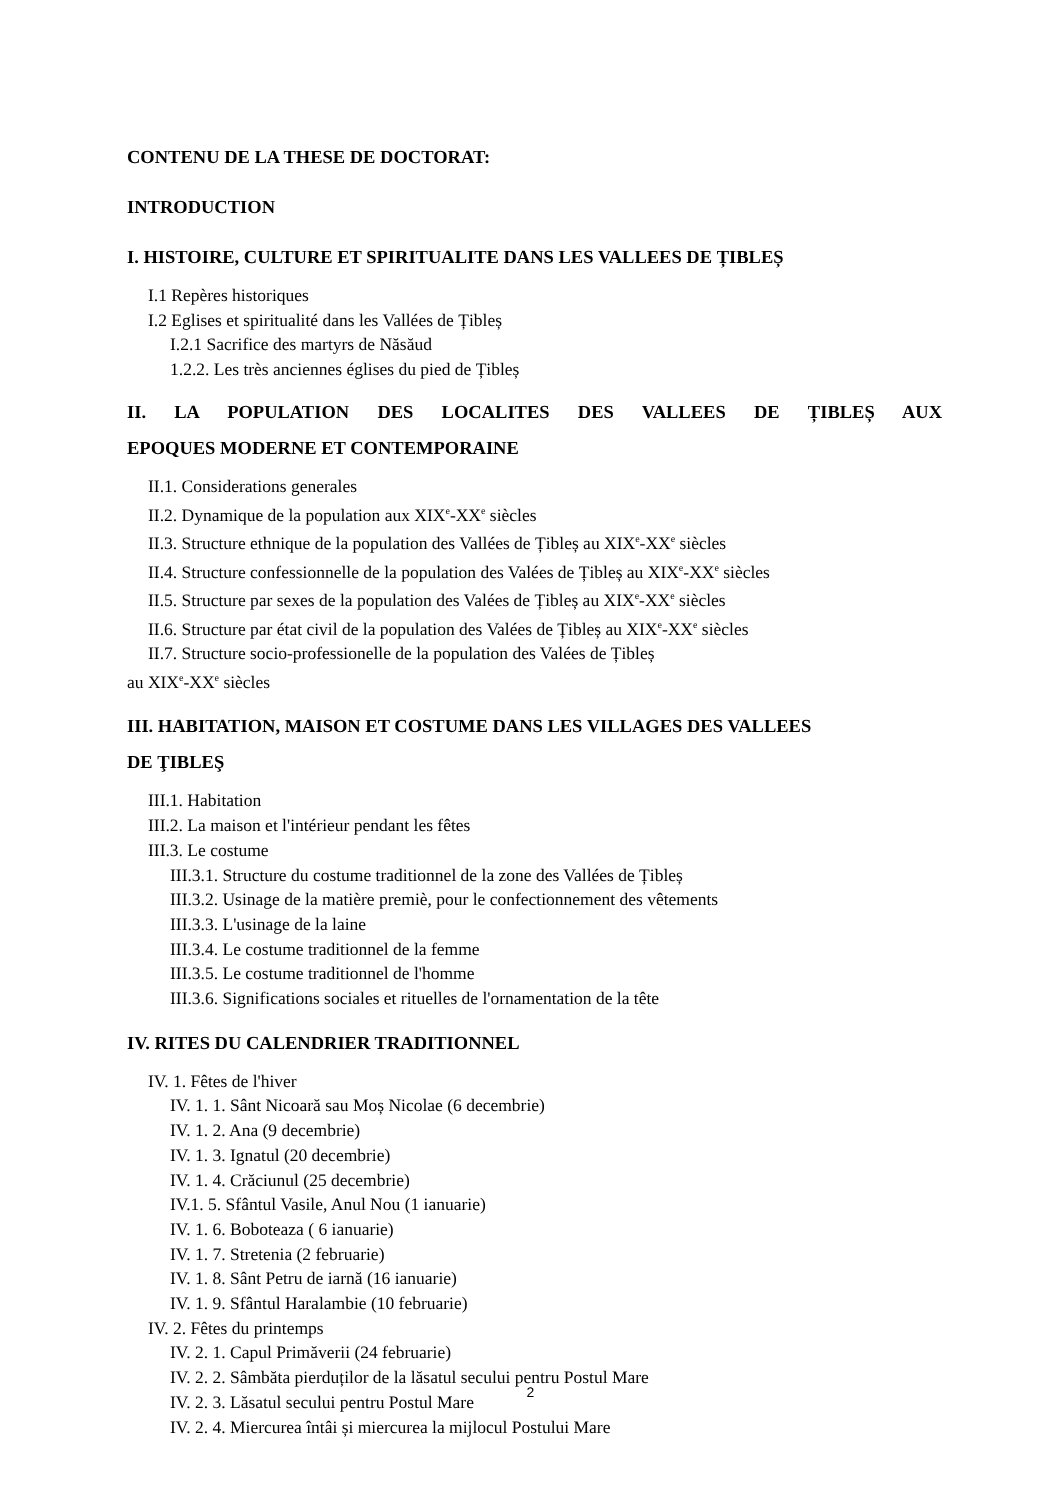CONTENU DE LA THESE DE DOCTORAT:
INTRODUCTION
I. HISTOIRE, CULTURE ET SPIRITUALITE DANS LES VALLEES DE ȚIBLEȘ
I.1 Repères historiques
I.2 Eglises et spiritualité dans les Vallées de Țibleș
I.2.1 Sacrifice des martyrs de Năsăud
1.2.2. Les très anciennes églises du pied de Țibleș
II. LA POPULATION DES LOCALITES DES VALLEES DE ȚIBLEȘ AUX
EPOQUES MODERNE ET CONTEMPORAINE
II.1. Considerations generales
II.2. Dynamique de la population aux XIX<sup>e</sup>-XX<sup>e</sup> siècles
II.3. Structure ethnique de la population des Vallées de Țibleș au XIX<sup>e</sup>-XX<sup>e</sup> siècles
II.4. Structure confessionnelle de la population des Valées de Țibleș au XIX<sup>e</sup>-XX<sup>e</sup> siècles
II.5. Structure par sexes de la population des Valées de Țibleș au XIX<sup>e</sup>-XX<sup>e</sup> siècles
II.6. Structure par état civil de la population des Valées de Țibleș au XIX<sup>e</sup>-XX<sup>e</sup> siècles
II.7. Structure socio-professionelle de la population des Valées de Țibleș
au XIX<sup>e</sup>-XX<sup>e</sup> siècles
III. HABITATION, MAISON ET COSTUME DANS LES VILLAGES DES VALLEES
DE ŢIBLEŞ
III.1. Habitation
III.2. La maison et l'intérieur pendant les fêtes
III.3. Le costume
III.3.1. Structure du costume traditionnel de la zone des Vallées de Țibleș
III.3.2. Usinage de la matière premiè, pour le confectionnement des vêtements
III.3.3. L'usinage de la laine
III.3.4. Le costume traditionnel de la femme
III.3.5. Le costume traditionnel de l'homme
III.3.6. Significations sociales et rituelles de l'ornamentation de la tête
IV. RITES DU CALENDRIER TRADITIONNEL
IV. 1. Fêtes de l'hiver
IV. 1. 1. Sânt Nicoară sau Moș Nicolae (6 decembrie)
IV. 1. 2. Ana (9 decembrie)
IV. 1. 3. Ignatul (20 decembrie)
IV. 1. 4. Crăciunul (25 decembrie)
IV.1. 5. Sfântul Vasile, Anul Nou (1 ianuarie)
IV. 1. 6. Boboteaza ( 6 ianuarie)
IV. 1. 7. Stretenia (2 februarie)
IV. 1. 8. Sânt Petru de iarnă (16 ianuarie)
IV. 1. 9. Sfântul Haralambie (10 februarie)
IV. 2. Fêtes du printemps
IV. 2. 1. Capul Primăverii (24 februarie)
IV. 2. 2. Sâmbăta pierduților de la lăsatul secului pentru Postul Mare
IV. 2. 3. Lăsatul secului pentru Postul Mare
IV. 2. 4. Miercurea întâi și miercurea la mijlocul Postului Mare
2